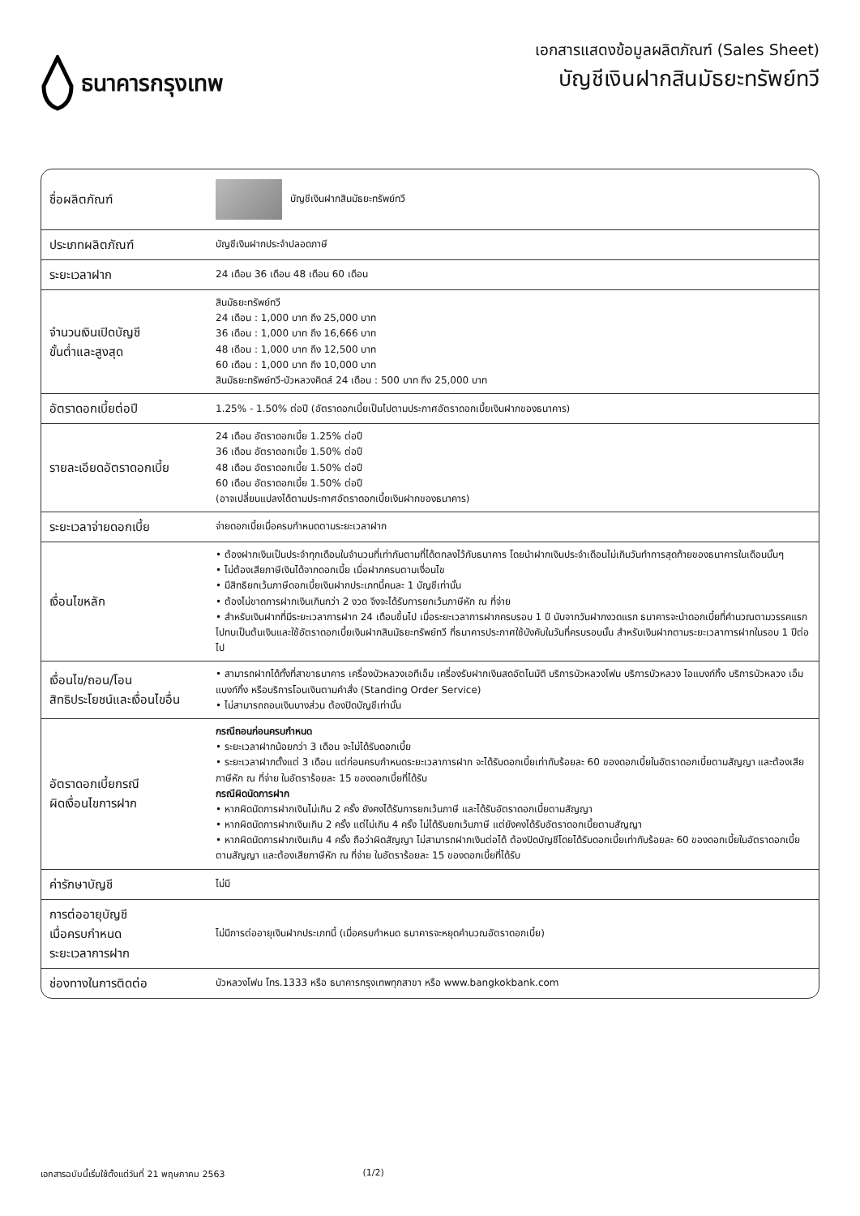ธนาคารกรุงเทพ
เอกสารแสดงข้อมูลผลิตภัณฑ์ (Sales Sheet)
บัญชีเงินฝากสินมัธยะทรัพย์ทวี
| ชื่อผลิตภัณฑ์ | บัญชีเงินฝากสินมัธยะทรัพย์ทวี |
| ประเภทผลิตภัณฑ์ | บัญชีเงินฝากประจำปลอดภาษี |
| ระยะเวลาฝาก | 24 เดือน 36 เดือน 48 เดือน 60 เดือน |
| จำนวนเงินเปิดบัญชี ขั้นต่ำและสูงสุด | สินมัธยะทรัพย์ทวี 24 เดือน : 1,000 บาท ถึง 25,000 บาท 36 เดือน : 1,000 บาท ถึง 16,666 บาท 48 เดือน : 1,000 บาท ถึง 12,500 บาท 60 เดือน : 1,000 บาท ถึง 10,000 บาท สินมัธยะทรัพย์ทวี-บัวหลวงคิดส์ 24 เดือน : 500 บาท ถึง 25,000 บาท |
| อัตราดอกเบี้ยต่อปี | 1.25% - 1.50% ต่อปี (อัตราดอกเบี้ยเป็นไปตามประกาศอัตราดอกเบี้ยเงินฝากของธนาคาร) |
| รายละเอียดอัตราดอกเบี้ย | 24 เดือน อัตราดอกเบี้ย 1.25% ต่อปี 36 เดือน อัตราดอกเบี้ย 1.50% ต่อปี 48 เดือน อัตราดอกเบี้ย 1.50% ต่อปี 60 เดือน อัตราดอกเบี้ย 1.50% ต่อปี (อาจเปลี่ยนแปลงได้ตามประกาศอัตราดอกเบี้ยเงินฝากของธนาคาร) |
| ระยะเวลาจ่ายดอกเบี้ย | จ่ายดอกเบี้ยเมื่อครบกำหนดตามระยะเวลาฝาก |
| เงื่อนไขหลัก | • ต้องฝากเงินเป็นประจำทุกเดือนในจำนวนที่เท่ากันตามที่ได้ตกลงไว้กับธนาคาร โดยนำฝากเงินประจำเดือนไม่เกินวันทำการสุดท้ายของธนาคารในเดือนนั้นๆ • ไม่ต้องเสียภาษีเงินได้จากดอกเบี้ย เมื่อฝากครบตามเงื่อนไข • มีสิทธิยกเว้นภาษีดอกเบี้ยเงินฝากประเภทนี้คนละ 1 บัญชีเท่านั้น • ต้องไม่ขาดการฝากเงินเกินกว่า 2 งวด จึงจะได้รับการยกเว้นภาษีหัก ณ ที่จ่าย • สำหรับเงินฝากที่มีระยะเวลาการฝาก 24 เดือนขึ้นไป เมื่อระยะเวลาการฝากครบรอบ 1 ปี นับจากวันฝากงวดแรก ธนาคารจะนำดอกเบี้ยที่คำนวณตามวรรคแรกไปทบเป็นต้นเงินและใช้อัตราดอกเบี้ยเงินฝากสินมัธยะทรัพย์ทวี ที่ธนาคารประกาศใช้บังคับในวันที่ครบรอบนั้น สำหรับเงินฝากตามระยะเวลาการฝากในรอบ 1 ปีต่อไป |
| เงื่อนไข/ถอน/โอน สิทธิประโยชน์และเงื่อนไขอื่น | • สามารถฝากได้ทั้งที่สาขาธนาคาร เครื่องบัวหลวงเอทีเอ็ม เครื่องรับฝากเงินสดอัตโนมัติ บริการบัวหลวงโฟน บริการบัวหลวง ไอแบงก์กิ้ง บริการบัวหลวง เอ็มแบงก์กิ้ง หรือบริการโอนเงินตามคำสั่ง (Standing Order Service) • ไม่สามารถถอนเงินบางส่วน ต้องปิดบัญชีเท่านั้น |
| อัตราดอกเบี้ยกรณี ผิดเงื่อนไขการฝาก | กรณีถอนก่อนครบกำหนด • ระยะเวลาฝากน้อยกว่า 3 เดือน จะไม่ได้รับดอกเบี้ย • ระยะเวลาฝากตั้งแต่ 3 เดือน แต่ก่อนครบกำหนดระยะเวลาการฝาก จะได้รับดอกเบี้ยเท่ากับร้อยละ 60 ของดอกเบี้ยในอัตราดอกเบี้ยตามสัญญา และต้องเสียภาษีหัก ณ ที่จ่าย ในอัตราร้อยละ 15 ของดอกเบี้ยที่ได้รับ กรณีผิดนัดการฝาก • หากผิดนัดการฝากเงินไม่เกิน 2 ครั้ง ยังคงได้รับการยกเว้นภาษี และได้รับอัตราดอกเบี้ยตามสัญญา • หากผิดนัดการฝากเงินเกิน 2 ครั้ง แต่ไม่เกิน 4 ครั้ง ไม่ได้รับยกเว้นภาษี แต่ยังคงได้รับอัตราดอกเบี้ยตามสัญญา • หากผิดนัดการฝากเงินเกิน 4 ครั้ง ถือว่าผิดสัญญา ไม่สามารถฝากเงินต่อได้ ต้องปิดบัญชีโดยได้รับดอกเบี้ยเท่ากับร้อยละ 60 ของดอกเบี้ยในอัตราดอกเบี้ยตามสัญญา และต้องเสียภาษีหัก ณ ที่จ่าย ในอัตราร้อยละ 15 ของดอกเบี้ยที่ได้รับ |
| ค่ารักษาบัญชี | ไม่มี |
| การต่ออายุบัญชี เมื่อครบกำหนด ระยะเวลาการฝาก | ไม่มีการต่ออายุเงินฝากประเภทนี้ (เมื่อครบกำหนด ธนาคารจะหยุดคำนวณอัตราดอกเบี้ย) |
| ช่องทางในการติดต่อ | บัวหลวงโฟน โทร.1333 หรือ ธนาคารกรุงเทพทุกสาขา หรือ www.bangkokbank.com |
เอกสารฉบับนี้เริ่มใช้ตั้งแต่วันที่ 21 พฤษภาคม 2563 (1/2)